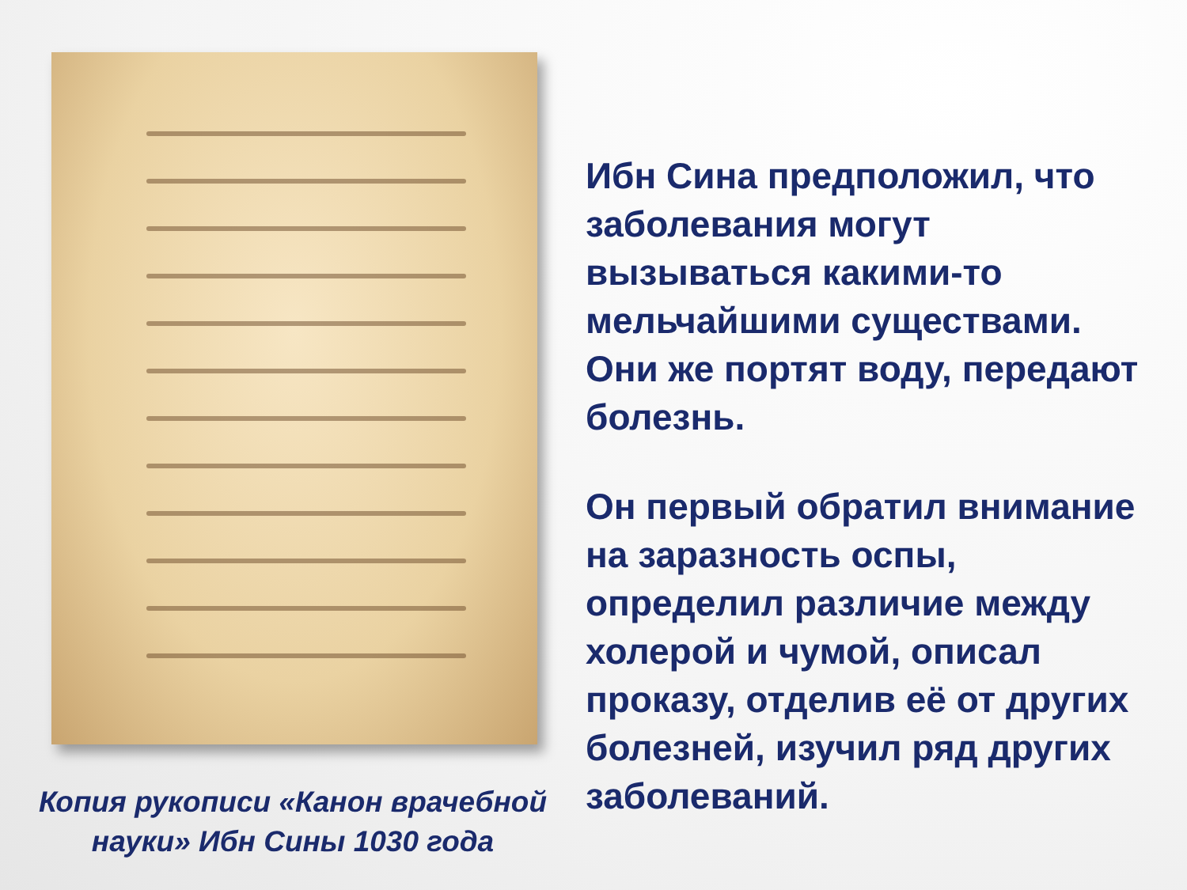Копия рукописи «Канон врачебной науки» Ибн Сины 1030 года
Ибн Сина предположил, что заболевания могут вызываться какими-то мельчайшими существами. Они же портят воду, передают болезнь.
Он первый обратил внимание на заразность оспы, определил различие между холерой и чумой, описал проказу, отделив её от других болезней, изучил ряд других заболеваний.